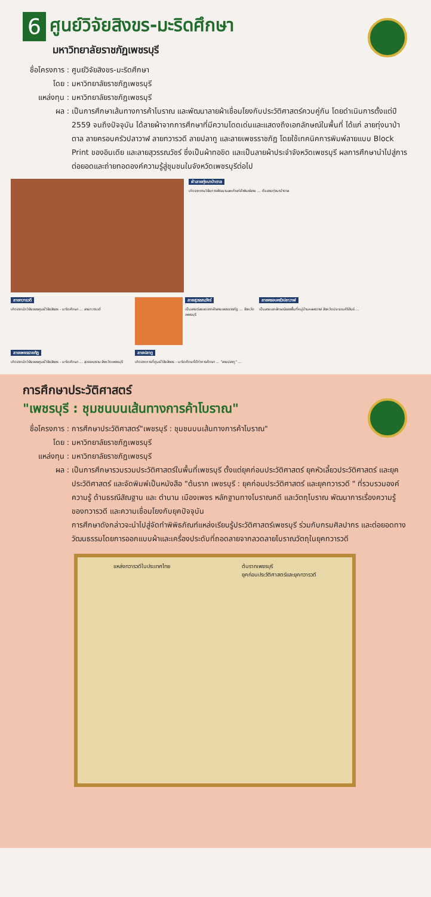6
ศูนย์วิจัยสิงขร-มะริดศึกษา
มหาวิทยาลัยราชภัฏเพชรบุรี
ชื่อโครงการ : ศูนย์วิจัยสิงขร-มะริดศึกษา
โดย : มหาวิทยาลัยราชภัฏเพชรบุรี
แหล่งทุน : มหาวิทยาลัยราชภัฏเพชรบุรี
ผล : เป็นการศึกษาเส้นทางการค้าโบราณ และพัฒนาลายผ้าเชื่อมโยงกับประวัติศาสตร์ควบคู่กัน โดยดำเนินการตั้งแต่ปี 2559 จนถึงปัจจุบัน ได้ลายผ้าจากการศึกษาที่มีความโดดเด่นและแสดงถึงเอกลักษณ์ในพื้นที่ ได้แก่ ลายทุ่งนาป่าตาล ลายครอบครัวปลาวาฬ ลายทวารวดี ลายปลาทู และลายเพชรราชภัฏ โดยใช้เทคนิคการพิมพ์ลายแบบ Block Print ของอินเดีย และลายสุวรรณวัชร์ ซึ่งเป็นผ้าทอขิด และเป็นลายผ้าประจำจังหวัดเพชรบุรี ผลการศึกษานำไปสู่การต่อยอดและถ่ายทอดองค์ความรู้สู่ชุมชนในจังหวัดเพชรบุรีต่อไป
ผ้าลายทุ่งนาป่าตาล
เกิดจากงานวิจัยการพัฒนามลคภัณฑ์ผ้าพิมพ์ลาย ... คือ ลายทุ่งนาป่าตาล
ลายทวารวดี
เกิดจากนักวิจัยของศูนย์วิจัยสิงขร - มะริดศึกษา ... ลายทวารวดี
ลายสุวรรณวัชร์
เป็นลายต่อยอดจากผ้าลายเพชรราชภัฏ ... จังหวัดเพชรบุรี
ลายครอบครัวปลาวาฬ
เป็นลายเอกลักษณ์ของพื้นที่หมู่บ้านคลองวาฬ จังหวัดประจวบคีรีขันธ์ ...
ลายเพชรราชภัฏ
เกิดจากนักวิจัยของศูนย์วิจัยสิงขร - มะริดศึกษา ... สุวรรณาราม จังหวัดเพชรบุรี
ลายปลาทู
เกิดจากการที่ศูนย์วิจัยสิงขร - มะริดศึกษาได้ทำการศึกษา ... "ลายปลาทู" ...
การศึกษาประวัติศาสตร์
"เพชรบุรี : ชุมชนบนเส้นทางการค้าโบราณ"
ชื่อโครงการ : การศึกษาประวัติศาสตร์"เพชรบุรี : ชุมชนบนเส้นทางการค้าโบราณ"
โดย : มหาวิทยาลัยราชภัฏเพชรบุรี
แหล่งทุน : มหาวิทยาลัยราชภัฏเพชรบุรี
ผล : เป็นการศึกษารวบรวมประวัติศาสตร์ในพื้นที่เพชรบุรี ตั้งแต่ยุคก่อนประวัติศาสตร์ ยุคหัวเลี้ยวประวัติศาสตร์ และยุคประวัติศาสตร์ และจัดพิมพ์เป็นหนังสือ "ต้นราก เพชรบุรี : ยุคก่อนประวัติศาสตร์ และยุคทวารวดี " ที่รวบรวมองค์ความรู้ ด้านธรณีสัณฐาน และ ตำนาน เมืองเพชร หลักฐานทางโบราณคดี และวัตถุโบราณ พัฒนาการเรื่องความรู้ของทวารวดี และความเชื่อมโยงกับยุคปัจจุบัน
การศึกษาดังกล่าวจะนำไปสู่จัดทำพิพิธภัณฑ์แหล่งเรียนรู้ประวัติศาสตร์เพชรบุรี ร่วมกับกรมศิลปากร และต่อยอดทางวัฒนธรรมโดยการออกแบบผ้าและเครื่องประดับที่ถอดลายจากลวดลายโบราณวัตถุในยุคทวารวดี
แหล่งทวารวดีในประเทศไทย ต้นรากเพชรบุรี
ยุคก่อนประวัติศาสตร์และยุคทวารวดี